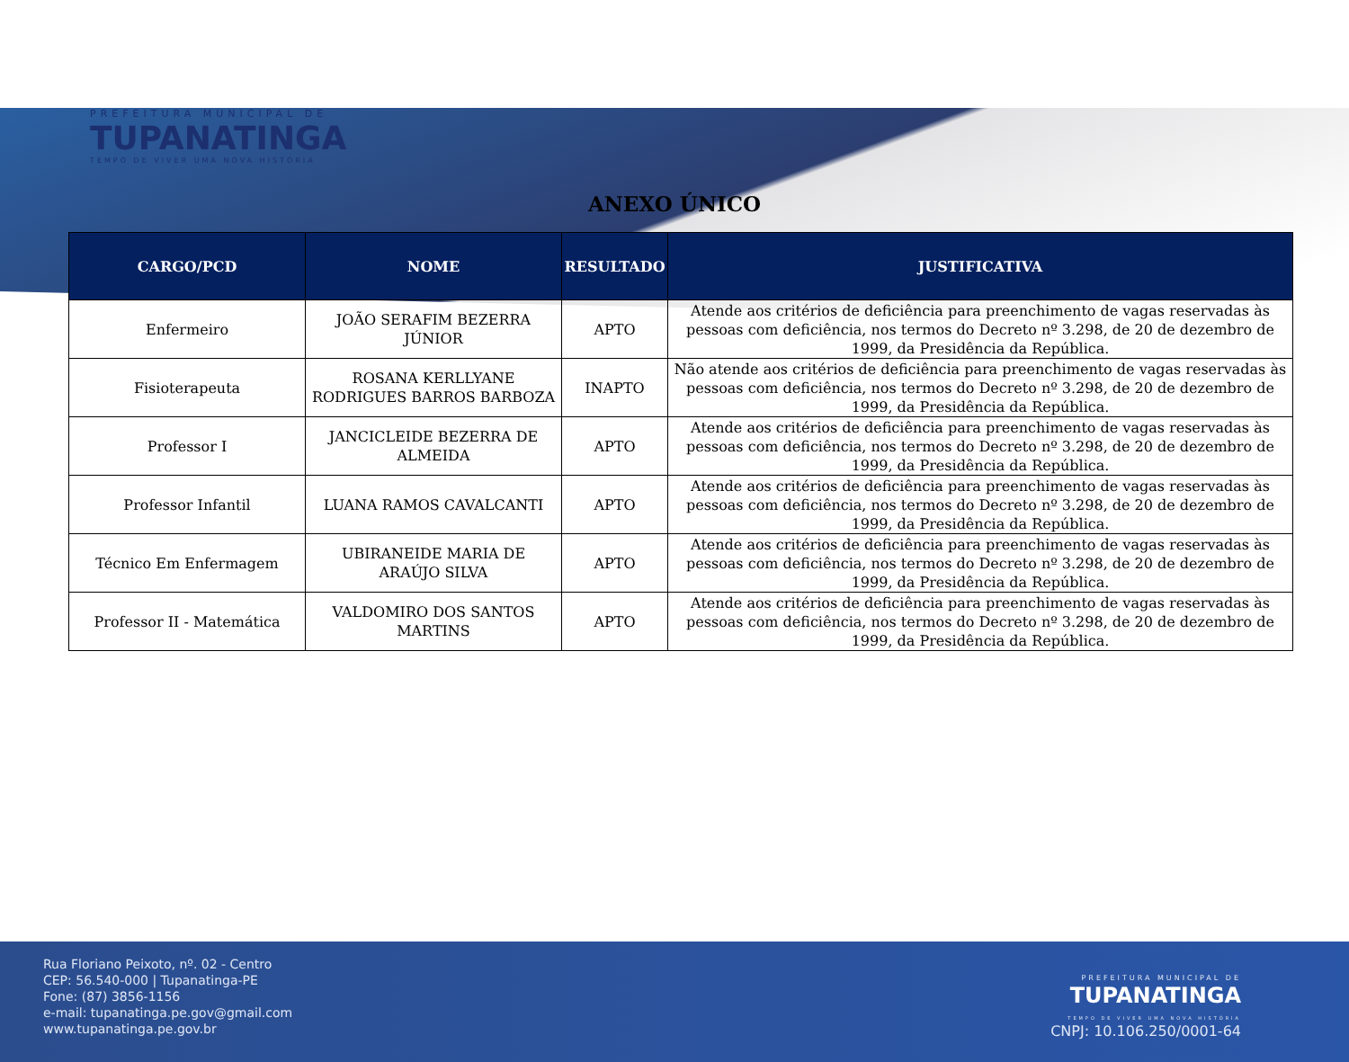PREFEITURA MUNICIPAL DE
TUPANATINGA
TEMPO DE VIVER UMA NOVA HISTÓRIA
ANEXO ÚNICO
| CARGO/PCD | NOME | RESULTADO | JUSTIFICATIVA |
| --- | --- | --- | --- |
| Enfermeiro | JOÃO SERAFIM BEZERRA JÚNIOR | APTO | Atende aos critérios de deficiência para preenchimento de vagas reservadas às pessoas com deficiência, nos termos do Decreto nº 3.298, de 20 de dezembro de 1999, da Presidência da República. |
| Fisioterapeuta | ROSANA KERLLYANE RODRIGUES BARROS BARBOZA | INAPTO | Não atende aos critérios de deficiência para preenchimento de vagas reservadas às pessoas com deficiência, nos termos do Decreto nº 3.298, de 20 de dezembro de 1999, da Presidência da República. |
| Professor I | JANCICLEIDE BEZERRA DE ALMEIDA | APTO | Atende aos critérios de deficiência para preenchimento de vagas reservadas às pessoas com deficiência, nos termos do Decreto nº 3.298, de 20 de dezembro de 1999, da Presidência da República. |
| Professor Infantil | LUANA RAMOS CAVALCANTI | APTO | Atende aos critérios de deficiência para preenchimento de vagas reservadas às pessoas com deficiência, nos termos do Decreto nº 3.298, de 20 de dezembro de 1999, da Presidência da República. |
| Técnico Em Enfermagem | UBIRANEIDE MARIA DE ARAÚJO SILVA | APTO | Atende aos critérios de deficiência para preenchimento de vagas reservadas às pessoas com deficiência, nos termos do Decreto nº 3.298, de 20 de dezembro de 1999, da Presidência da República. |
| Professor II - Matemática | VALDOMIRO DOS SANTOS MARTINS | APTO | Atende aos critérios de deficiência para preenchimento de vagas reservadas às pessoas com deficiência, nos termos do Decreto nº 3.298, de 20 de dezembro de 1999, da Presidência da República. |
Rua Floriano Peixoto, nº. 02 - Centro
CEP: 56.540-000 | Tupanatinga-PE
Fone: (87) 3856-1156
e-mail: tupanatinga.pe.gov@gmail.com
www.tupanatinga.pe.gov.br
PREFEITURA MUNICIPAL DE
TUPANATINGA
TEMPO DE VIVER UMA NOVA HISTÓRIA
CNPJ: 10.106.250/0001-64